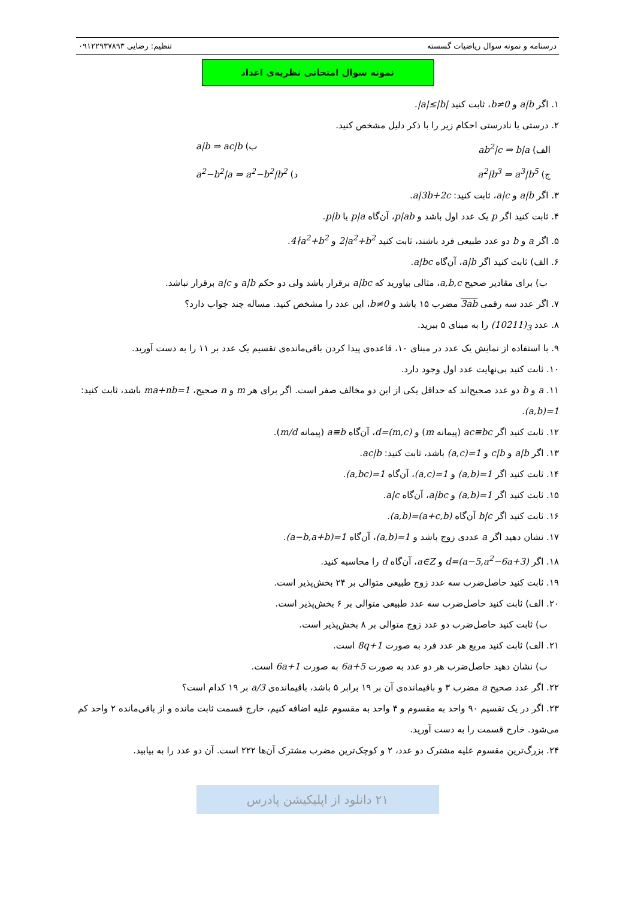درسنامه و نمونه سوال ریاضیات گسسته تنظیم: رضایی ۰۹۱۲۲۹۳۷۸۹۳
نمونه سوال امتحانی نظریه‌ی اعداد
۱. اگر a|b و b≠0، ثابت کنید |a|≤|b|.
۲. درستی یا نادرستی احکام زیر را با ذکر دلیل مشخص کنید.
الف) ab<sup>2</sup>|c ⇒ b|a ب) a|b ⇒ ac|b
ج) a<sup>2</sup>|b<sup>3</sup> ⇒ a<sup>3</sup>|b<sup>5</sup> د) a<sup>2</sup>−b<sup>2</sup>|a ⇒ a<sup>2</sup>−b<sup>2</sup>|b<sup>2</sup>
۳. اگر a|b و a|c، ثابت کنید: a|3b+2c.
۴. ثابت کنید اگر p یک عدد اول باشد و p|ab، آن‌گاه p|a یا p|b.
۵. اگر a و b دو عدد طبیعی فرد باشند، ثابت کنید 2|a<sup>2</sup>+b<sup>2</sup> و 4∤a<sup>2</sup>+b<sup>2</sup>.
۶. الف) ثابت کنید اگر a|b، آن‌گاه a|bc.
ب) برای مقادیر صحیح a,b,c، مثالی بیاورید که a|bc برقرار باشد ولی دو حکم a|b و a|c برقرار نباشد.
۷. اگر عدد سه رقمی 3ab مضرب ۱۵ باشد و b≠0، این عدد را مشخص کنید. مساله چند جواب دارد؟
۸. عدد (10211)<sub>3</sub> را به مبنای ۵ ببرید.
۹. با استفاده از نمایش یک عدد در مبنای ۱۰، قاعده‌ی پیدا کردن باقی‌مانده‌ی تقسیم یک عدد بر ۱۱ را به دست آورید.
۱۰. ثابت کنید بی‌نهایت عدد اول وجود دارد.
۱۱. a و b دو عدد صحیح‌اند که حداقل یکی از این دو مخالف صفر است. اگر برای هر m و n صحیح، ma+nb=1 باشد، ثابت کنید: (a,b)=1.
۱۲. ثابت کنید اگر ac≡bc (پیمانه m) و d=(m,c)، آن‌گاه a≡b (پیمانه m/d).
۱۳. اگر a|b و c|b و (a,c)=1 باشد، ثابت کنید: ac|b.
۱۴. ثابت کنید اگر (a,b)=1 و (a,c)=1، آن‌گاه (a,bc)=1.
۱۵. ثابت کنید اگر (a,b)=1 و a|bc، آن‌گاه a|c.
۱۶. ثابت کنید اگر b|c آن‌گاه (a,b)=(a+c,b).
۱۷. نشان دهید اگر a عددی زوج باشد و (a,b)=1، آن‌گاه (a−b,a+b)=1.
۱۸. اگر d=(a−5,a<sup>2</sup>−6a+3) و a∈Z، آن‌گاه d را محاسبه کنید.
۱۹. ثابت کنید حاصل‌ضرب سه عدد زوج طبیعی متوالی بر ۲۴ بخش‌پذیر است.
۲۰. الف) ثابت کنید حاصل‌ضرب سه عدد طبیعی متوالی بر ۶ بخش‌پذیر است.
ب) ثابت کنید حاصل‌ضرب دو عدد زوج متوالی بر ۸ بخش‌پذیر است.
۲۱. الف) ثابت کنید مربع هر عدد فرد به صورت 8q+1 است.
ب) نشان دهید حاصل‌ضرب هر دو عدد به صورت 6a+5 به صورت 6a+1 است.
۲۲. اگر عدد صحیح a مضرب ۳ و باقیمانده‌ی آن بر ۱۹ برابر ۵ باشد، باقیمانده‌ی a/3 بر ۱۹ کدام است؟
۲۳. اگر در یک تقسیم ۹۰ واحد به مقسوم و ۴ واحد به مقسوم علیه اضافه کنیم، خارج قسمت ثابت مانده و از باقی‌مانده ۲ واحد کم می‌شود. خارج قسمت را به دست آورید.
۲۴. بزرگ‌ترین مقسوم علیه مشترک دو عدد، ۲ و کوچک‌ترین مضرب مشترک آن‌ها ۲۲۲ است. آن دو عدد را به بیابید.
۲۱ دانلود از اپلیکیشن پادرس